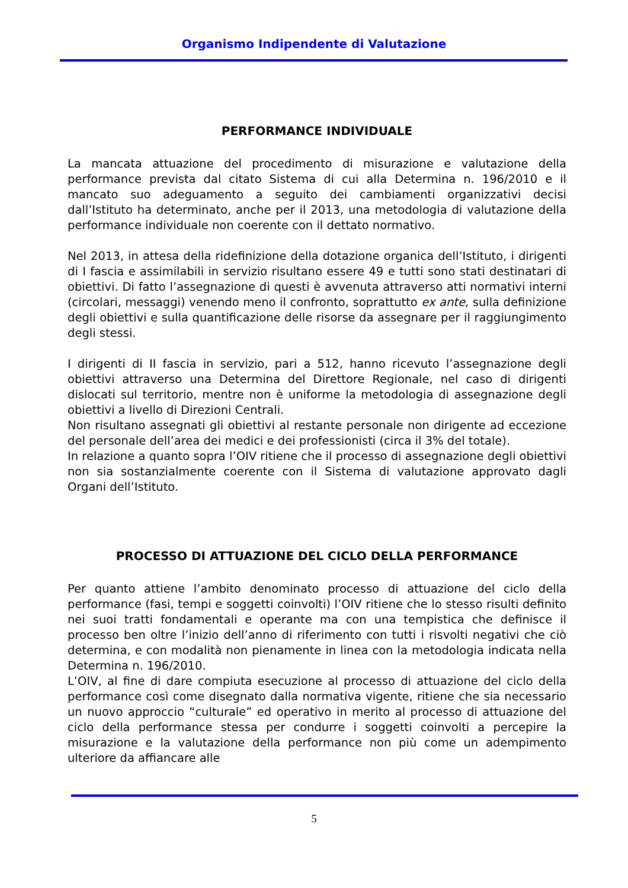Organismo Indipendente di Valutazione
PERFORMANCE INDIVIDUALE
La mancata attuazione del procedimento di misurazione e valutazione della performance prevista dal citato Sistema di cui alla Determina n. 196/2010 e il mancato suo adeguamento a seguito dei cambiamenti organizzativi decisi dall’Istituto ha determinato, anche per il 2013, una metodologia di valutazione della performance individuale non coerente con il dettato normativo.
Nel 2013, in attesa della ridefinizione della dotazione organica dell’Istituto, i dirigenti di I fascia e assimilabili in servizio risultano essere 49 e tutti sono stati destinatari di obiettivi. Di fatto l’assegnazione di questi è avvenuta attraverso atti normativi interni (circolari, messaggi) venendo meno il confronto, soprattutto ex ante, sulla definizione degli obiettivi e sulla quantificazione delle risorse da assegnare per il raggiungimento degli stessi.
I dirigenti di II fascia in servizio, pari a 512, hanno ricevuto l’assegnazione degli obiettivi attraverso una Determina del Direttore Regionale, nel caso di dirigenti dislocati sul territorio, mentre non è uniforme la metodologia di assegnazione degli obiettivi a livello di Direzioni Centrali.
Non risultano assegnati gli obiettivi al restante personale non dirigente ad eccezione del personale dell’area dei medici e dei professionisti (circa il 3% del totale).
In relazione a quanto sopra l’OIV ritiene che il processo di assegnazione degli obiettivi non sia sostanzialmente coerente con il Sistema di valutazione approvato dagli Organi dell’Istituto.
PROCESSO DI ATTUAZIONE DEL CICLO DELLA PERFORMANCE
Per quanto attiene l’ambito denominato processo di attuazione del ciclo della performance (fasi, tempi e soggetti coinvolti) l’OIV ritiene che lo stesso risulti definito nei suoi tratti fondamentali e operante ma con una tempistica che definisce il processo ben oltre l’inizio dell’anno di riferimento con tutti i risvolti negativi che ciò determina, e con modalità non pienamente in linea con la metodologia indicata nella Determina n. 196/2010.
L’OIV, al fine di dare compiuta esecuzione al processo di attuazione del ciclo della performance così come disegnato dalla normativa vigente, ritiene che sia necessario un nuovo approccio “culturale” ed operativo in merito al processo di attuazione del ciclo della performance stessa per condurre i soggetti coinvolti a percepire la misurazione e la valutazione della performance non più come un adempimento ulteriore da affiancare alle
5